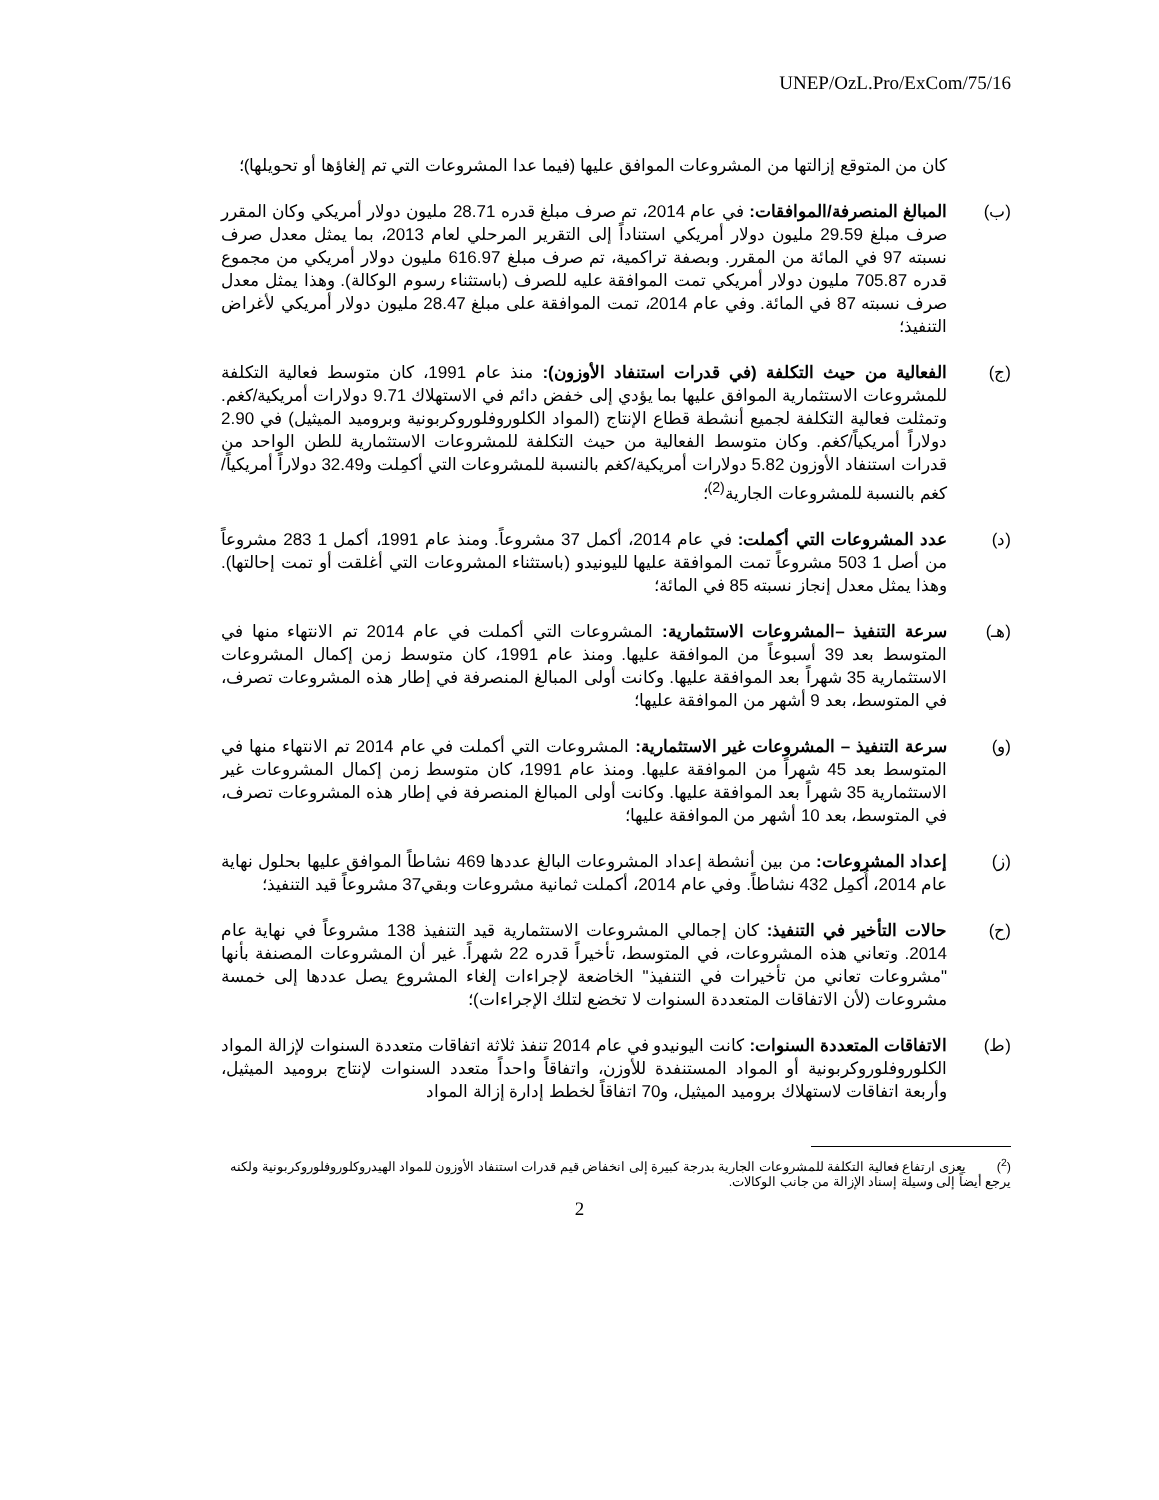UNEP/OzL.Pro/ExCom/75/16
كان من المتوقع إزالتها من المشروعات الموافق عليها (فيما عدا المشروعات التي تم إلغاؤها أو تحويلها)؛
(ب) المبالغ المنصرفة/الموافقات: في عام 2014، تم صرف مبلغ قدره 28.71 مليون دولار أمريكي وكان المقرر صرف مبلغ 29.59 مليون دولار أمريكي استناداً إلى التقرير المرحلي لعام 2013، بما يمثل معدل صرف نسبته 97 في المائة من المقرر. وبصفة تراكمية، تم صرف مبلغ 616.97 مليون دولار أمريكي من مجموع قدره 705.87 مليون دولار أمريكي تمت الموافقة عليه للصرف (باستثناء رسوم الوكالة). وهذا يمثل معدل صرف نسبته 87 في المائة. وفي عام 2014، تمت الموافقة على مبلغ 28.47 مليون دولار أمريكي لأغراض التنفيذ؛
(ج) الفعالية من حيث التكلفة (في قدرات استنفاد الأوزون): منذ عام 1991، كان متوسط فعالية التكلفة للمشروعات الاستثمارية الموافق عليها بما يؤدي إلى خفض دائم في الاستهلاك 9.71 دولارات أمريكية/كغم. وتمثلت فعالية التكلفة لجميع أنشطة قطاع الإنتاج (المواد الكلوروفلوروكربونية وبروميد الميثيل) في 2.90 دولاراً أمريكياً/كغم. وكان متوسط الفعالية من حيث التكلفة للمشروعات الاستثمارية للطن الواحد من قدرات استنفاد الأوزون 5.82 دولارات أمريكية/كغم بالنسبة للمشروعات التي أكمِلت و32.49 دولاراً أمريكياً/كغم بالنسبة للمشروعات الجارية<sup>(2)</sup>؛
(د) عدد المشروعات التي أكملت: في عام 2014، أكمل 37 مشروعاً. ومنذ عام 1991، أكمل 1 283 مشروعاً من أصل 1 503 مشروعاً تمت الموافقة عليها لليونيدو (باستثناء المشروعات التي أغلقت أو تمت إحالتها). وهذا يمثل معدل إنجاز نسبته 85 في المائة؛
(هـ) سرعة التنفيذ –المشروعات الاستثمارية: المشروعات التي أكملت في عام 2014 تم الانتهاء منها في المتوسط بعد 39 أسبوعاً من الموافقة عليها. ومنذ عام 1991، كان متوسط زمن إكمال المشروعات الاستثمارية 35 شهراً بعد الموافقة عليها. وكانت أولى المبالغ المنصرفة في إطار هذه المشروعات تصرف، في المتوسط، بعد 9 أشهر من الموافقة عليها؛
(و) سرعة التنفيذ – المشروعات غير الاستثمارية: المشروعات التي أكملت في عام 2014 تم الانتهاء منها في المتوسط بعد 45 شهراً من الموافقة عليها. ومنذ عام 1991، كان متوسط زمن إكمال المشروعات غير الاستثمارية 35 شهراً بعد الموافقة عليها. وكانت أولى المبالغ المنصرفة في إطار هذه المشروعات تصرف، في المتوسط، بعد 10 أشهر من الموافقة عليها؛
(ز) إعداد المشروعات: من بين أنشطة إعداد المشروعات البالغ عددها 469 نشاطاً الموافق عليها بحلول نهاية عام 2014، أُكمِل 432 نشاطاً. وفي عام 2014، أكملت ثمانية مشروعات وبقي37 مشروعاً قيد التنفيذ؛
(ح) حالات التأخير في التنفيذ: كان إجمالي المشروعات الاستثمارية قيد التنفيذ 138 مشروعاً في نهاية عام 2014. وتعاني هذه المشروعات، في المتوسط، تأخيراً قدره 22 شهراً. غير أن المشروعات المصنفة بأنها "مشروعات تعاني من تأخيرات في التنفيذ" الخاضعة لإجراءات إلغاء المشروع يصل عددها إلى خمسة مشروعات (لأن الاتفاقات المتعددة السنوات لا تخضع لتلك الإجراءات)؛
(ط) الاتفاقات المتعددة السنوات: كانت اليونيدو في عام 2014 تنفذ ثلاثة اتفاقات متعددة السنوات لإزالة المواد الكلوروفلوروكربونية أو المواد المستنفدة للأوزن، واتفاقاً واحداً متعدد السنوات لإنتاج بروميد الميثيل، وأربعة اتفاقات لاستهلاك بروميد الميثيل، و70 اتفاقاً لخطط إدارة إزالة المواد
(<sup>2</sup>) يعزى ارتفاع فعالية التكلفة للمشروعات الجارية بدرجة كبيرة إلى انخفاض قيم قدرات استنفاد الأوزون للمواد الهيدروكلوروفلوروكربونية ولكنه يرجع أيضاً إلى وسيلة إسناد الإزالة من جانب الوكالات.
2